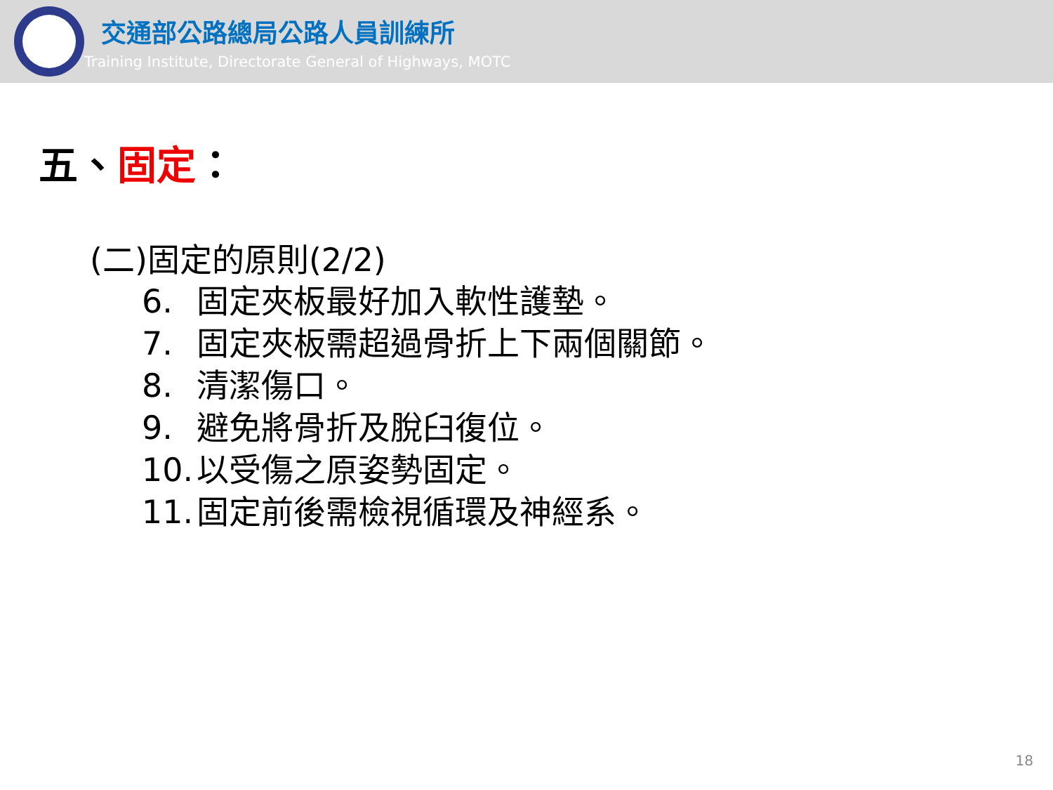交通部公路總局公路人員訓練所
Training Institute, Directorate General of Highways, MOTC
五、固定：
(二)固定的原則(2/2)
6. 固定夾板最好加入軟性護墊。
7. 固定夾板需超過骨折上下兩個關節。
8. 清潔傷口。
9. 避免將骨折及脫臼復位。
10. 以受傷之原姿勢固定。
11. 固定前後需檢視循環及神經系。
18